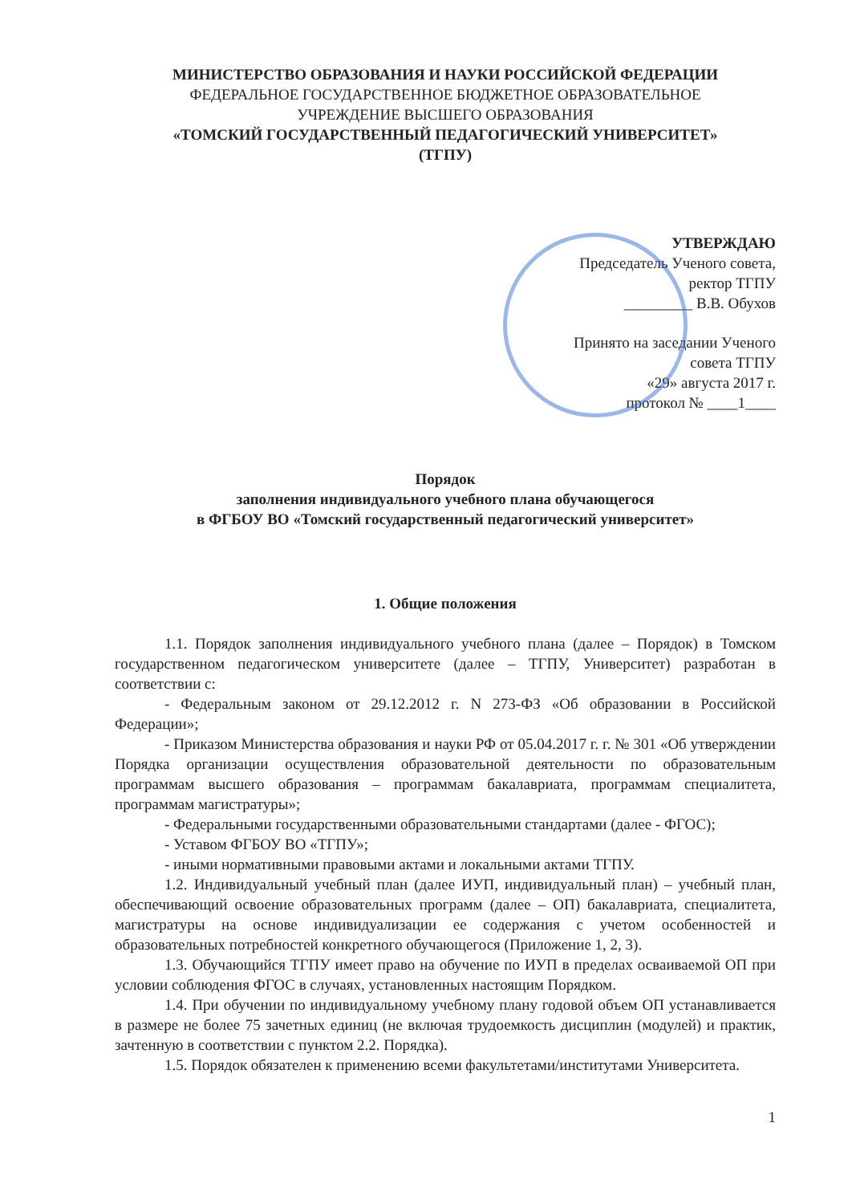МИНИСТЕРСТВО ОБРАЗОВАНИЯ И НАУКИ РОССИЙСКОЙ ФЕДЕРАЦИИ
ФЕДЕРАЛЬНОЕ ГОСУДАРСТВЕННОЕ БЮДЖЕТНОЕ ОБРАЗОВАТЕЛЬНОЕ
УЧРЕЖДЕНИЕ ВЫСШЕГО ОБРАЗОВАНИЯ
«ТОМСКИЙ ГОСУДАРСТВЕННЫЙ ПЕДАГОГИЧЕСКИЙ УНИВЕРСИТЕТ»
(ТГПУ)
УТВЕРЖДАЮ
Председатель Ученого совета,
ректор ТГПУ
_________ В.В. Обухов
Принято на заседании Ученого
совета ТГПУ
«29» августа 2017 г.
протокол № ____1____
Порядок
заполнения индивидуального учебного плана обучающегося
в ФГБОУ ВО «Томский государственный педагогический университет»
1. Общие положения
1.1. Порядок заполнения индивидуального учебного плана (далее – Порядок) в Томском государственном педагогическом университете (далее – ТГПУ, Университет) разработан в соответствии с:
- Федеральным законом от 29.12.2012 г. N 273-ФЗ «Об образовании в Российской Федерации»;
- Приказом Министерства образования и науки РФ от 05.04.2017 г. г. № 301 «Об утверждении Порядка организации осуществления образовательной деятельности по образовательным программам высшего образования – программам бакалавриата, программам специалитета, программам магистратуры»;
- Федеральными государственными образовательными стандартами (далее - ФГОС);
- Уставом ФГБОУ ВО «ТГПУ»;
- иными нормативными правовыми актами и локальными актами ТГПУ.
1.2. Индивидуальный учебный план (далее ИУП, индивидуальный план) – учебный план, обеспечивающий освоение образовательных программ (далее – ОП) бакалавриата, специалитета, магистратуры на основе индивидуализации ее содержания с учетом особенностей и образовательных потребностей конкретного обучающегося (Приложение 1, 2, 3).
1.3. Обучающийся ТГПУ имеет право на обучение по ИУП в пределах осваиваемой ОП при условии соблюдения ФГОС в случаях, установленных настоящим Порядком.
1.4. При обучении по индивидуальному учебному плану годовой объем ОП устанавливается в размере не более 75 зачетных единиц (не включая трудоемкость дисциплин (модулей) и практик, зачтенную в соответствии с пунктом 2.2. Порядка).
1.5. Порядок обязателен к применению всеми факультетами/институтами Университета.
1